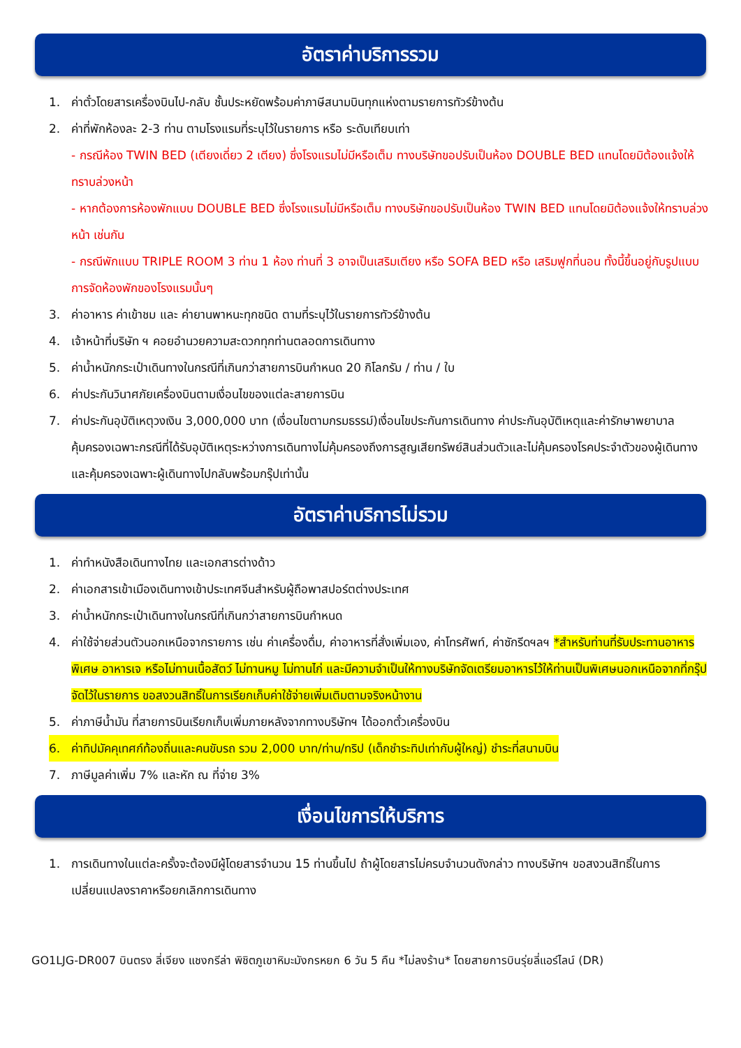อัตราค่าบริการรวม
1. ค่าตั๋วโดยสารเครื่องบินไป-กลับ ชั้นประหยัดพร้อมค่าภาษีสนามบินทุกแห่งตามรายการทัวร์ข้างต้น
2. ค่าที่พักห้องละ 2-3 ท่าน ตามโรงแรมที่ระบุไว้ในรายการ หรือ ระดับเทียบเท่า
- กรณีห้อง TWIN BED (เตียงเดี่ยว 2 เตียง) ซึ่งโรงแรมไม่มีหรือเต็ม ทางบริษัทขอปรับเป็นห้อง DOUBLE BED แทนโดยมิต้องแจ้งให้ทราบล่วงหน้า
- หากต้องการห้องพักแบบ DOUBLE BED ซึ่งโรงแรมไม่มีหรือเต็ม ทางบริษัทขอปรับเป็นห้อง TWIN BED แทนโดยมิต้องแจ้งให้ทราบล่วงหน้า เช่นกัน
- กรณีพักแบบ TRIPLE ROOM 3 ท่าน 1 ห้อง ท่านที่ 3 อาจเป็นเสริมเตียง หรือ SOFA BED หรือ เสริมฟูกที่นอน ทั้งนี้ขึ้นอยู่กับรูปแบบการจัดห้องพักของโรงแรมนั้นๆ
3. ค่าอาหาร ค่าเข้าชม และ ค่ายานพาหนะทุกชนิด ตามที่ระบุไว้ในรายการทัวร์ข้างต้น
4. เจ้าหน้าที่บริษัท ฯ คอยอำนวยความสะดวกทุกท่านตลอดการเดินทาง
5. ค่าน้ำหนักกระเป๋าเดินทางในกรณีที่เกินกว่าสายการบินกำหนด 20 กิโลกรัม / ท่าน / ใบ
6. ค่าประกันวินาศภัยเครื่องบินตามเงื่อนไขของแต่ละสายการบิน
7. ค่าประกันอุบัติเหตุวงเงิน 3,000,000 บาท (เงื่อนไขตามกรมธรรม์)เงื่อนไขประกันการเดินทาง ค่าประกันอุบัติเหตุและค่ารักษาพยาบาลคุ้มครองเฉพาะกรณีที่ได้รับอุบัติเหตุระหว่างการเดินทางไม่คุ้มครองถึงการสูญเสียทรัพย์สินส่วนตัวและไม่คุ้มครองโรคประจำตัวของผู้เดินทางและคุ้มครองเฉพาะผู้เดินทางไปกลับพร้อมกรุ๊ปเท่านั้น
อัตราค่าบริการไม่รวม
1. ค่าทำหนังสือเดินทางไทย และเอกสารต่างด้าว
2. ค่าเอกสารเข้าเมืองเดินทางเข้าประเทศจีนสำหรับผู้ถือพาสปอร์ตต่างประเทศ
3. ค่าน้ำหนักกระเป๋าเดินทางในกรณีที่เกินกว่าสายการบินกำหนด
4. ค่าใช้จ่ายส่วนตัวนอกเหนือจากรายการ เช่น ค่าเครื่องดื่ม, ค่าอาหารที่สั่งเพิ่มเอง, ค่าโทรศัพท์, ค่าซักรีดฯลฯ *สำหรับท่านที่รับประทานอาหารพิเศษ อาหารเจ หรือไม่ทานเนื้อสัตว์ ไม่ทานหมู ไม่ทานไก่ และมีความจำเป็นให้ทางบริษัทจัดเตรียมอาหารไว้ให้ท่านเป็นพิเศษนอกเหนือจากที่กรุ๊ปจัดไว้ในรายการ ขอสงวนสิทธิ์ในการเรียกเก็บค่าใช้จ่ายเพิ่มเติมตามจริงหน้างาน
5. ค่าภาษีน้ำมัน ที่สายการบินเรียกเก็บเพิ่มภายหลังจากทางบริษัทฯ ได้ออกตั๋วเครื่องบิน
6. ค่าทิปมัคคุเทศก์ท้องถิ่นและคนขับรถ รวม 2,000 บาท/ท่าน/ทริป (เด็กชำระทิปเท่ากับผู้ใหญ่) ชำระที่สนามบิน
7. ภาษีมูลค่าเพิ่ม 7% และหัก ณ ที่จ่าย 3%
เงื่อนไขการให้บริการ
1. การเดินทางในแต่ละครั้งจะต้องมีผู้โดยสารจำนวน 15 ท่านขึ้นไป ถ้าผู้โดยสารไม่ครบจำนวนดังกล่าว ทางบริษัทฯ ขอสงวนสิทธิ์ในการเปลี่ยนแปลงราคาหรือยกเลิกการเดินทาง
GO1LJG-DR007 บินตรง ลี่เจียง แชงกรีล่า พิชิตภูเขาหิมะมังกรหยก 6 วัน 5 คืน *ไม่ลงร้าน* โดยสายการบินรุ่ยลี่แอร์ไลน์ (DR)